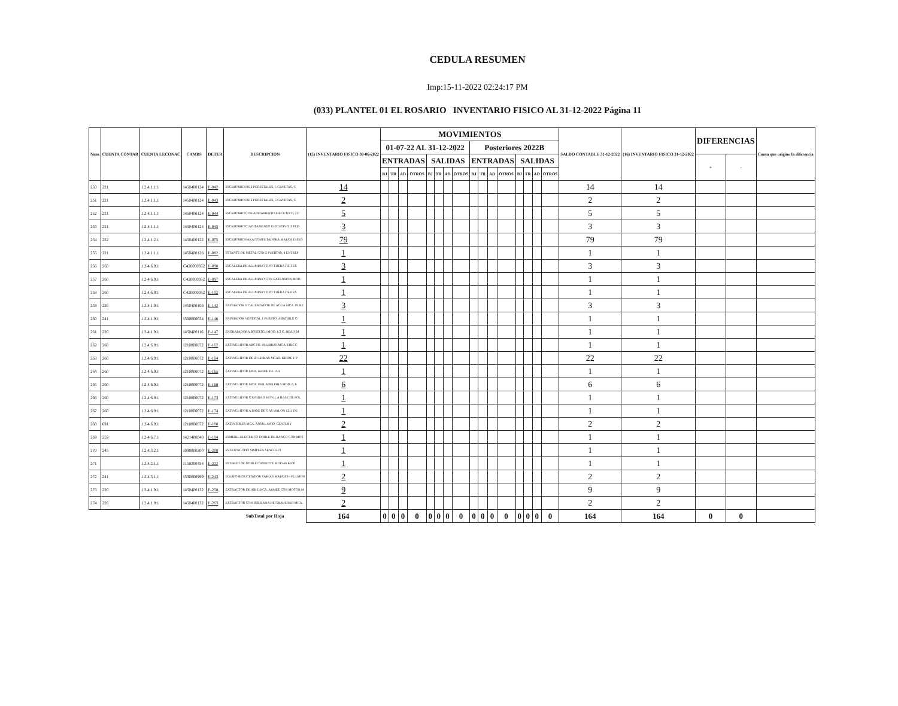CEDULA RESUMEN
Imp:15-11-2022 02:24:17 PM
(033) PLANTEL 01 EL ROSARIO INVENTARIO FISICO AL 31-12-2022 Página 11
| Num | CUENTA CONTAB | CUENTA LECONAC | CAMBS | DETER | DESCRIPCION | (15) INVENTARIO FISICO 30-06-2022 | MOVIMIENTOS | | | | | | | | | | | | | | | | SALDO CONTABLE 31-12-2022 | (16) INVENTARIO FISICO 31-12-2022 | DIFERENCIAS | | Causa que origino la diferencia |
| --- | --- | --- | --- | --- | --- | --- | --- | --- | --- | --- | --- | --- | --- | --- | --- | --- | --- | --- | --- | --- | --- | --- | --- | --- | --- | --- | --- |
| | | | | | | | 01-07-22 AL 31-12-2022 | | | | | | | | Posteriores 2022B | | | | | | | | | | | | |
| | | | | | | | ENTRADAS | | | | SALIDAS | | | | ENTRADAS | | | | SALIDAS | | | | | | + | - | |
| | | | | | | | BJ | TR | AD | OTROS | BJ | TR | AD | OTROS | BJ | TR | AD | OTROS | BJ | TR | AD | OTROS | | | | | |
| 250 | 221 | 1.2.4.1.1.1 | I450400124 | E-042 | ESCRITORIO DE 2 PEDESTALES, 5 GAVETAS, C | 14 | | | | | | | | | | | | | | | | | 14 | 14 | | | |
| 251 | 221 | 1.2.4.1.1.1 | I450400124 | E-043 | ESCRITORIO DE 2 PEDESTALES, 5 GAVETAS, C | 2 | | | | | | | | | | | | | | | | | 2 | 2 | | | |
| 252 | 221 | 1.2.4.1.1.1 | I450400124 | E-044 | ESCRITORIO CON ADITAMENTO EJECUTIVO, 2 P | 5 | | | | | | | | | | | | | | | | | 5 | 5 | | | |
| 253 | 221 | 1.2.4.1.1.1 | I450400124 | E-045 | ESCRITORIO C/ADITAMENTO EJECUTIVO, 2 PED | 3 | | | | | | | | | | | | | | | | | 3 | 3 | | | |
| 254 | 222 | 1.2.4.1.2.1 | I450400122 | E-075 | ESCRITORIO PARA COMPUTADORA MARCA DISEÑ | 79 | | | | | | | | | | | | | | | | | 79 | 79 | | | |
| 255 | 221 | 1.2.4.1.1.1 | I450400126 | E-082 | ESTANTE DE METAL CON 2 PUERTAS, 4 ENTREP | 1 | | | | | | | | | | | | | | | | | 1 | 1 | | | |
| 256 | 260 | 1.2.4.6.9.1 | C420000052 | E-090 | ESCALERA DE ALUMINIO TIPO TIJERA DE 3 ES | 3 | | | | | | | | | | | | | | | | | 3 | 3 | | | |
| 257 | 260 | 1.2.4.6.9.1 | C420000052 | E-097 | ESCALERA DE ALUMINIO CON EXTENSION MOD. | 1 | | | | | | | | | | | | | | | | | 1 | 1 | | | |
| 258 | 260 | 1.2.4.6.9.1 | C420000052 | E-102 | ESCALERA DE ALUMINIO TIPO TIJERA DE 6 ES | 1 | | | | | | | | | | | | | | | | | 1 | 1 | | | |
| 259 | 226 | 1.2.4.1.9.1 | I450400108 | E-142 | ENFRIADOR Y CALENTADOR DE AGUA MCA. PURE | 3 | | | | | | | | | | | | | | | | | 3 | 3 | | | |
| 260 | 241 | 1.2.4.1.9.1 | I360000034 | E-146 | ENFRIADOR VERTICAL 1 PUERTO. ABATIBLE C/ | 1 | | | | | | | | | | | | | | | | | 1 | 1 | | | |
| 261 | 226 | 1.2.4.1.9.1 | I450400116 | E-147 | ENGRAPADORA BOSTITCH MOD. 1/2 C. HEAD 64 | 1 | | | | | | | | | | | | | | | | | 1 | 1 | | | |
| 262 | 260 | 1.2.4.6.9.1 | I210000072 | E-162 | EXTINGUIDOR ABC DE 10 LIBRAS MCA. FIRE C | 1 | | | | | | | | | | | | | | | | | 1 | 1 | | | |
| 263 | 260 | 1.2.4.6.9.1 | I210000072 | E-164 | EXTINGUIDOR DE 20 LIBRAS MCAS. KIDDE Y P | 22 | | | | | | | | | | | | | | | | | 22 | 22 | | | |
| 264 | 260 | 1.2.4.6.9.1 | I210000072 | E-165 | EXTINGUIDOR MCA. KIDDE DE 13/4 | 1 | | | | | | | | | | | | | | | | | 1 | 1 | | | |
| 265 | 260 | 1.2.4.6.9.1 | I210000072 | E-168 | EXTINGUIDOR MCA. PHILADELPHIA MOD. 6, 6 | 6 | | | | | | | | | | | | | | | | | 6 | 6 | | | |
| 266 | 260 | 1.2.4.6.9.1 | I210000072 | E-173 | EXTINGUIDOR C/UNIDAD MOVIL A BASE DE POL | 1 | | | | | | | | | | | | | | | | | 1 | 1 | | | |
| 267 | 260 | 1.2.4.6.9.1 | I210000072 | E-174 | EXTINGUIDOR A BASE DE GAS HALON 1211 DE | 1 | | | | | | | | | | | | | | | | | 1 | 1 | | | |
| 268 | 691 | 1.2.4.6.9.1 | I210000072 | E-180 | EXTINTORES MCA. ANSUL MOD. CENTURY | 2 | | | | | | | | | | | | | | | | | 2 | 2 | | | |
| 269 | 259 | 1.2.4.6.7.1 | I421400040 | E-184 | ESMERIL ELECTRICO DOBLE DE BANCO CON MOT | 1 | | | | | | | | | | | | | | | | | 1 | 1 | | | |
| 270 | 245 | 1.2.4.3.2.1 | I090000200 | E-208 | ESTETOSCOPIO SIMPLEX SENCILLO | 1 | | | | | | | | | | | | | | | | | 1 | 1 | | | |
| 271 | | 1.2.4.2.1.1 | I150200454 | E-222 | ESTEREO DE DOBLE CASSETTE MOD-56 K100 | 1 | | | | | | | | | | | | | | | | | 1 | 1 | | | |
| 272 | 241 | 1.2.4.3.1.1 | I330000999 | E-243 | EQUIPO RESUCITADOR VARIAS MARCAS= PULMON | 2 | | | | | | | | | | | | | | | | | 2 | 2 | | | |
| 273 | 226 | 1.2.4.1.9.1 | I450400132 | E-258 | EXTRACTOR DE AIRE MCA. ARMEE CON MOTOR M | 9 | | | | | | | | | | | | | | | | | 9 | 9 | | | |
| 274 | 226 | 1.2.4.1.9.1 | I450400132 | E-263 | EXTRACTOR CON PERSIANA DE GRAVEDAD MCA. | 2 | | | | | | | | | | | | | | | | | 2 | 2 | | | |
| | | | | | SubTotal por Hoja | 164 | 0 | 0 | 0 | 0 | 0 | 0 | 0 | 0 | 0 | 0 | 0 | 0 | 0 | 0 | 0 | 0 | 164 | 164 | 0 | 0 | |